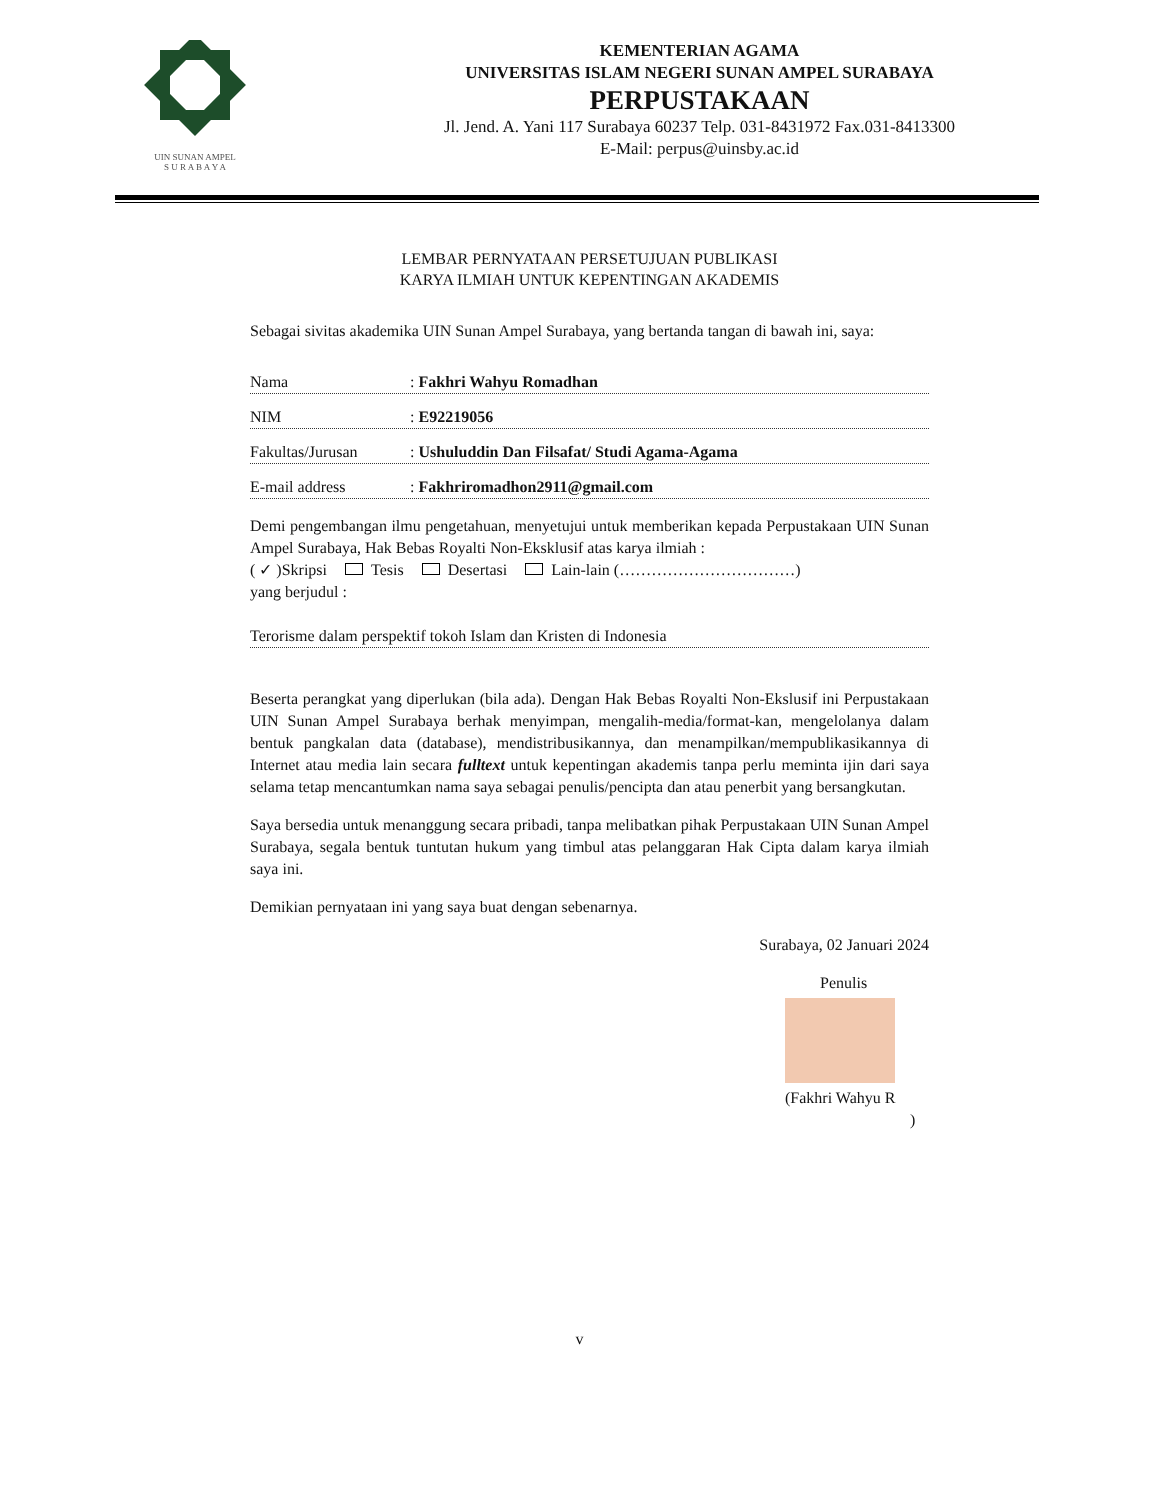UIN SUNAN AMPEL
S U R A B A Y A
KEMENTERIAN AGAMA
UNIVERSITAS ISLAM NEGERI SUNAN AMPEL SURABAYA
PERPUSTAKAAN
Jl. Jend. A. Yani 117 Surabaya 60237 Telp. 031-8431972 Fax.031-8413300
E-Mail: perpus@uinsby.ac.id
LEMBAR PERNYATAAN PERSETUJUAN PUBLIKASI
KARYA ILMIAH UNTUK KEPENTINGAN AKADEMIS
Sebagai sivitas akademika UIN Sunan Ampel Surabaya, yang bertanda tangan di bawah ini, saya:
Nama: Fakhri Wahyu Romadhan
NIM: E92219056
Fakultas/Jurusan: Ushuluddin Dan Filsafat/ Studi Agama-Agama
E-mail address: Fakhriromadhon2911@gmail.com
Demi pengembangan ilmu pengetahuan, menyetujui untuk memberikan kepada Perpustakaan UIN Sunan Ampel Surabaya, Hak Bebas Royalti Non-Eksklusif atas karya ilmiah :
( ✓ )Skripsi Tesis Desertasi Lain-lain (……………………………)
yang berjudul :
Terorisme dalam perspektif tokoh Islam dan Kristen di Indonesia
Beserta perangkat yang diperlukan (bila ada). Dengan Hak Bebas Royalti Non-Ekslusif ini Perpustakaan UIN Sunan Ampel Surabaya berhak menyimpan, mengalih-media/format-kan, mengelolanya dalam bentuk pangkalan data (database), mendistribusikannya, dan menampilkan/mempublikasikannya di Internet atau media lain secara fulltext untuk kepentingan akademis tanpa perlu meminta ijin dari saya selama tetap mencantumkan nama saya sebagai penulis/pencipta dan atau penerbit yang bersangkutan.
Saya bersedia untuk menanggung secara pribadi, tanpa melibatkan pihak Perpustakaan UIN Sunan Ampel Surabaya, segala bentuk tuntutan hukum yang timbul atas pelanggaran Hak Cipta dalam karya ilmiah saya ini.
Demikian pernyataan ini yang saya buat dengan sebenarnya.
Surabaya, 02 Januari 2024
Penulis
(Fakhri Wahyu R
)
v